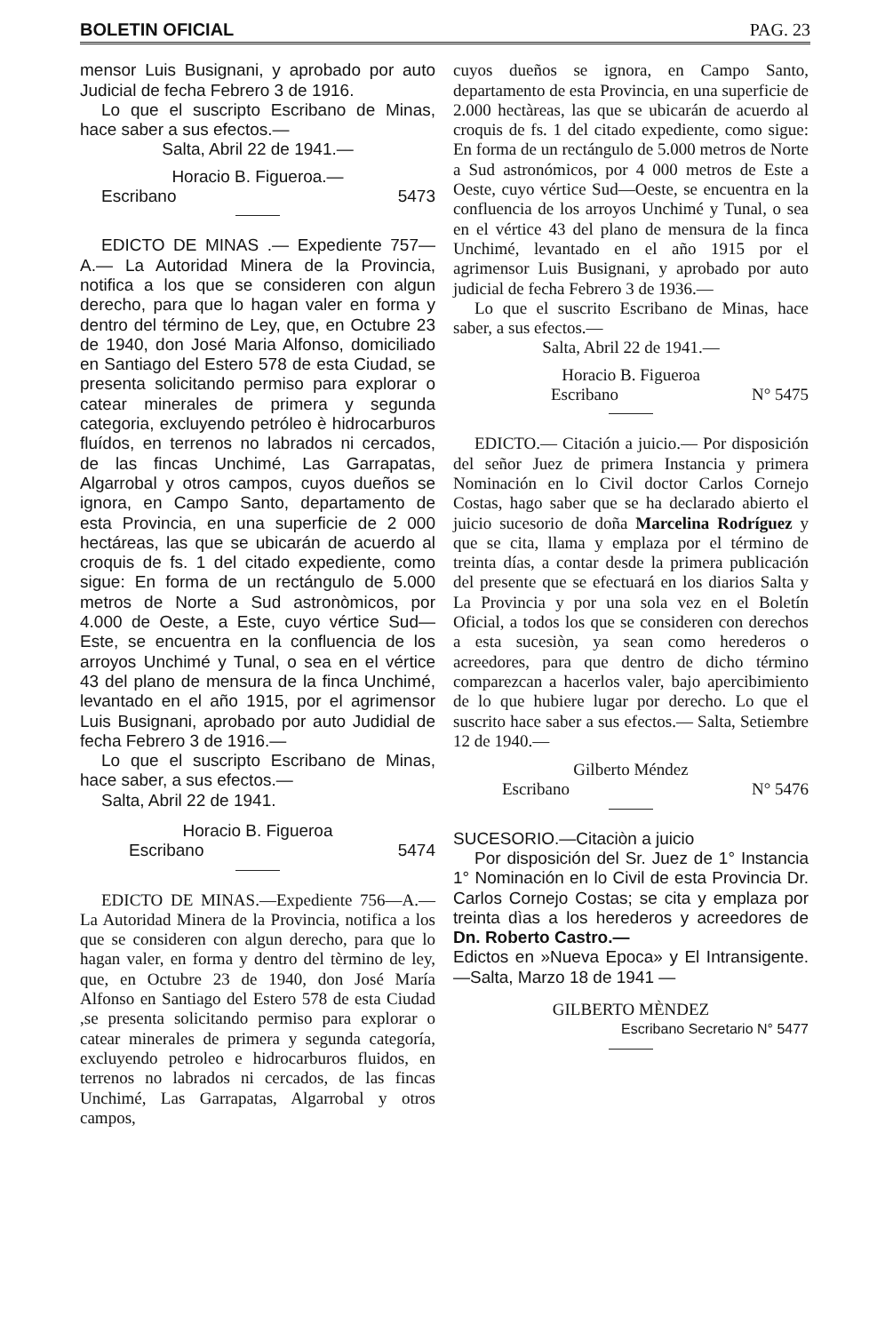BOLETIN OFICIAL PAG. 23
mensor Luis Busignani, y aprobado por auto Judicial de fecha Febrero 3 de 1916.
Lo que el suscripto Escribano de Minas, hace saber a sus efectos.—
Salta, Abril 22 de 1941.—
Horacio B. Figueroa.—
Escribano 5473
EDICTO DE MINAS .— Expediente 757— A.— La Autoridad Minera de la Provincia, notifica a los que se consideren con algun derecho, para que lo hagan valer en forma y dentro del término de Ley, que, en Octubre 23 de 1940, don José Maria Alfonso, domiciliado en Santiago del Estero 578 de esta Ciudad, se presenta solicitando permiso para explorar o catear minerales de primera y segunda categoria, excluyendo petróleo è hidrocarburos fluídos, en terrenos no labrados ni cercados, de las fincas Unchimé, Las Garrapatas, Algarrobal y otros campos, cuyos dueños se ignora, en Campo Santo, departamento de esta Provincia, en una superficie de 2 000 hectáreas, las que se ubicarán de acuerdo al croquis de fs. 1 del citado expediente, como sigue: En forma de un rectángulo de 5.000 metros de Norte a Sud astronòmicos, por 4.000 de Oeste, a Este, cuyo vértice Sud—Este, se encuentra en la confluencia de los arroyos Unchimé y Tunal, o sea en el vértice 43 del plano de mensura de la finca Unchimé, levantado en el año 1915, por el agrimensor Luis Busignani, aprobado por auto Judidial de fecha Febrero 3 de 1916.—
Lo que el suscripto Escribano de Minas, hace saber, a sus efectos.—
Salta, Abril 22 de 1941.
Horacio B. Figueroa
Escribano 5474
EDICTO DE MINAS.—Expediente 756—A.—La Autoridad Minera de la Provincia, notifica a los que se consideren con algun derecho, para que lo hagan valer, en forma y dentro del tèrmino de ley, que, en Octubre 23 de 1940, don José María Alfonso en Santiago del Estero 578 de esta Ciudad ,se presenta solicitando permiso para explorar o catear minerales de primera y segunda categoría, excluyendo petroleo e hidrocarburos fluidos, en terrenos no labrados ni cercados, de las fincas Unchimé, Las Garrapatas, Algarrobal y otros campos,
cuyos dueños se ignora, en Campo Santo, departamento de esta Provincia, en una superficie de 2.000 hectàreas, las que se ubicarán de acuerdo al croquis de fs. 1 del citado expediente, como sigue: En forma de un rectángulo de 5.000 metros de Norte a Sud astronómicos, por 4 000 metros de Este a Oeste, cuyo vértice Sud—Oeste, se encuentra en la confluencia de los arroyos Unchimé y Tunal, o sea en el vértice 43 del plano de mensura de la finca Unchimé, levantado en el año 1915 por el agrimensor Luis Busignani, y aprobado por auto judicial de fecha Febrero 3 de 1936.—
Lo que el suscrito Escribano de Minas, hace saber, a sus efectos.—
Salta, Abril 22 de 1941.—
Horacio B. Figueroa
Escribano N° 5475
EDICTO.— Citación a juicio.— Por disposición del señor Juez de primera Instancia y primera Nominación en lo Civil doctor Carlos Cornejo Costas, hago saber que se ha declarado abierto el juicio sucesorio de doña Marcelina Rodríguez y que se cita, llama y emplaza por el término de treinta días, a contar desde la primera publicación del presente que se efectuará en los diarios Salta y La Provincia y por una sola vez en el Boletín Oficial, a todos los que se consideren con derechos a esta sucesiòn, ya sean como herederos o acreedores, para que dentro de dicho término comparezcan a hacerlos valer, bajo apercibimiento de lo que hubiere lugar por derecho. Lo que el suscrito hace saber a sus efectos.— Salta, Setiembre 12 de 1940.—
Gilberto Méndez
Escribano N° 5476
SUCESORIO.—Citaciòn a juicio
Por disposición del Sr. Juez de 1° Instancia 1° Nominación en lo Civil de esta Provincia Dr. Carlos Cornejo Costas; se cita y emplaza por treinta dìas a los herederos y acreedores de Dn. Roberto Castro.—
Edictos en »Nueva Epoca» y El Intransigente.—Salta, Marzo 18 de 1941 —
GILBERTO MÈNDEZ
Escribano Secretario N° 5477